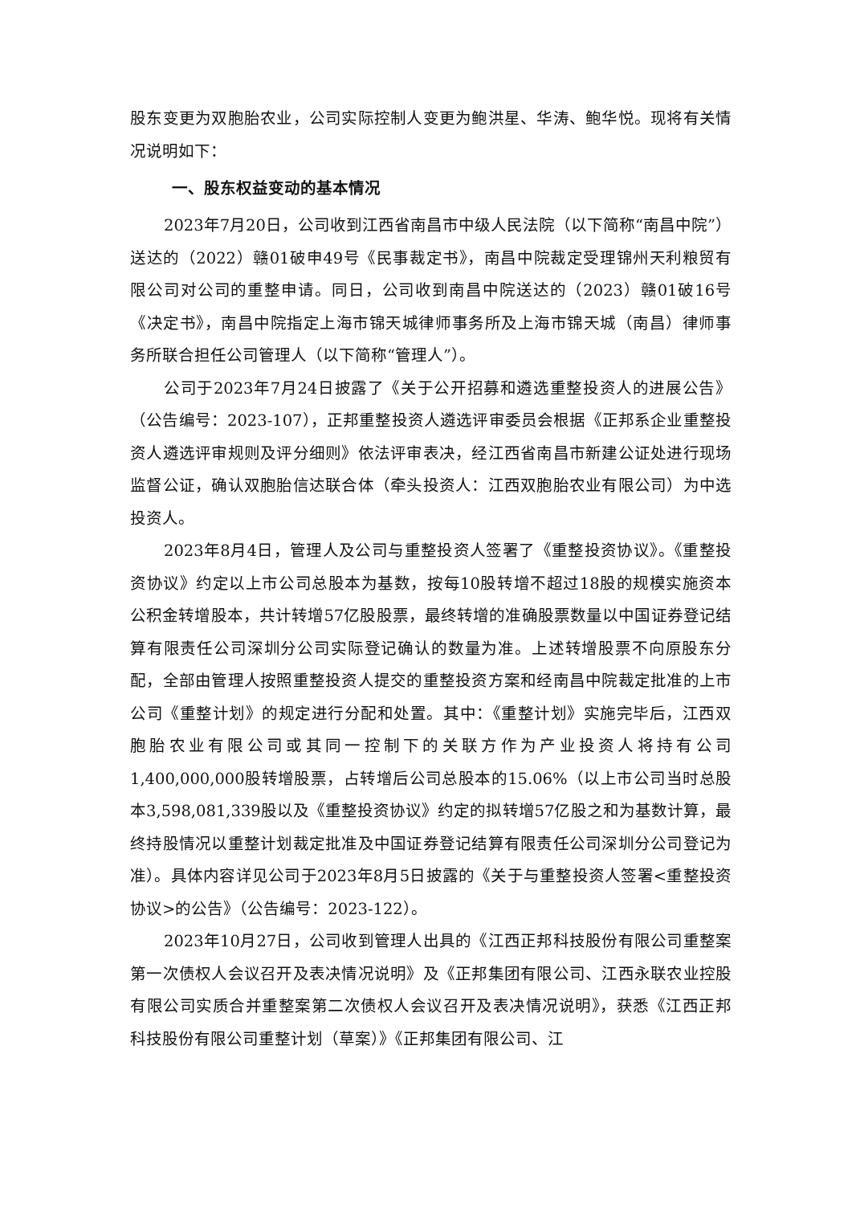股东变更为双胞胎农业，公司实际控制人变更为鲍洪星、华涛、鲍华悦。现将有关情况说明如下：
一、股东权益变动的基本情况
2023年7月20日，公司收到江西省南昌市中级人民法院（以下简称“南昌中院”）送达的（2022）赣01破申49号《民事裁定书》，南昌中院裁定受理锦州天利粮贸有限公司对公司的重整申请。同日，公司收到南昌中院送达的（2023）赣01破16号《决定书》，南昌中院指定上海市锦天城律师事务所及上海市锦天城（南昌）律师事务所联合担任公司管理人（以下简称“管理人”）。
公司于2023年7月24日披露了《关于公开招募和遴选重整投资人的进展公告》（公告编号：2023-107），正邦重整投资人遴选评审委员会根据《正邦系企业重整投资人遴选评审规则及评分细则》依法评审表决，经江西省南昌市新建公证处进行现场监督公证，确认双胞胎信达联合体（牵头投资人：江西双胞胎农业有限公司）为中选投资人。
2023年8月4日，管理人及公司与重整投资人签署了《重整投资协议》。《重整投资协议》约定以上市公司总股本为基数，按每10股转增不超过18股的规模实施资本公积金转增股本，共计转增57亿股股票，最终转增的准确股票数量以中国证券登记结算有限责任公司深圳分公司实际登记确认的数量为准。上述转增股票不向原股东分配，全部由管理人按照重整投资人提交的重整投资方案和经南昌中院裁定批准的上市公司《重整计划》的规定进行分配和处置。其中：《重整计划》实施完毕后，江西双胞胎农业有限公司或其同一控制下的关联方作为产业投资人将持有公司1,400,000,000股转增股票，占转增后公司总股本的15.06%（以上市公司当时总股本3,598,081,339股以及《重整投资协议》约定的拟转增57亿股之和为基数计算，最终持股情况以重整计划裁定批准及中国证券登记结算有限责任公司深圳分公司登记为准）。具体内容详见公司于2023年8月5日披露的《关于与重整投资人签署<重整投资协议>的公告》（公告编号：2023-122）。
2023年10月27日，公司收到管理人出具的《江西正邦科技股份有限公司重整案第一次债权人会议召开及表决情况说明》及《正邦集团有限公司、江西永联农业控股有限公司实质合并重整案第二次债权人会议召开及表决情况说明》，获悉《江西正邦科技股份有限公司重整计划（草案）》《正邦集团有限公司、江